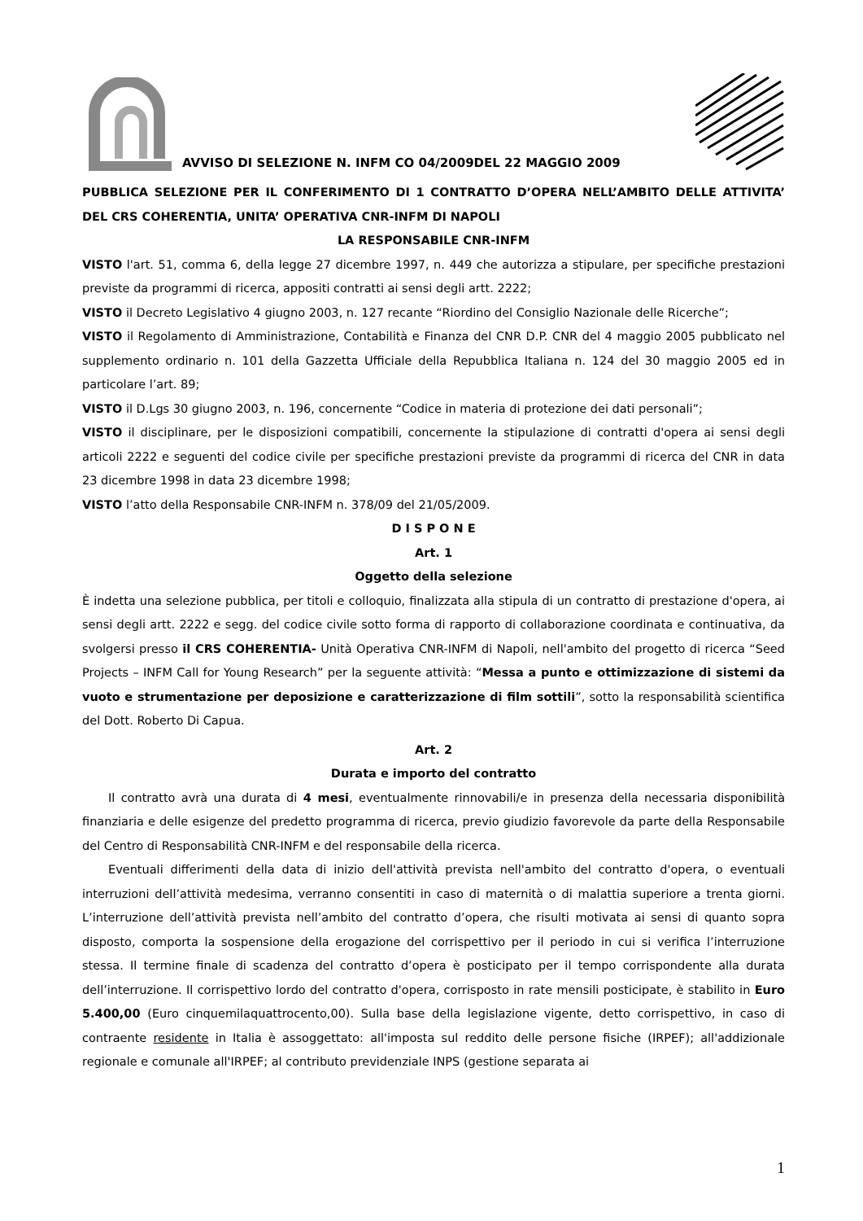AVVISO DI SELEZIONE N. INFM CO 04/2009DEL 22 MAGGIO 2009
PUBBLICA SELEZIONE PER IL CONFERIMENTO DI 1 CONTRATTO D’OPERA NELL’AMBITO DELLE ATTIVITA’ DEL CRS COHERENTIA, UNITA’ OPERATIVA CNR-INFM DI NAPOLI
LA RESPONSABILE CNR-INFM
VISTO l'art. 51, comma 6, della legge 27 dicembre 1997, n. 449 che autorizza a stipulare, per specifiche prestazioni previste da programmi di ricerca, appositi contratti ai sensi degli artt. 2222;
VISTO il Decreto Legislativo 4 giugno 2003, n. 127 recante “Riordino del Consiglio Nazionale delle Ricerche”;
VISTO il Regolamento di Amministrazione, Contabilità e Finanza del CNR D.P. CNR del 4 maggio 2005 pubblicato nel supplemento ordinario n. 101 della Gazzetta Ufficiale della Repubblica Italiana n. 124 del 30 maggio 2005 ed in particolare l’art. 89;
VISTO il D.Lgs 30 giugno 2003, n. 196, concernente “Codice in materia di protezione dei dati personali”;
VISTO il disciplinare, per le disposizioni compatibili, concernente la stipulazione di contratti d'opera ai sensi degli articoli 2222 e seguenti del codice civile per specifiche prestazioni previste da programmi di ricerca del CNR in data 23 dicembre 1998 in data 23 dicembre 1998;
VISTO l’atto della Responsabile CNR-INFM n. 378/09 del 21/05/2009.
D I S P O N E
Art. 1
Oggetto della selezione
È indetta una selezione pubblica, per titoli e colloquio, finalizzata alla stipula di un contratto di prestazione d'opera, ai sensi degli artt. 2222 e segg. del codice civile sotto forma di rapporto di collaborazione coordinata e continuativa, da svolgersi presso il CRS COHERENTIA- Unità Operativa CNR-INFM di Napoli, nell'ambito del progetto di ricerca “Seed Projects – INFM Call for Young Research” per la seguente attività: “Messa a punto e ottimizzazione di sistemi da vuoto e strumentazione per deposizione e caratterizzazione di film sottili”, sotto la responsabilità scientifica del Dott. Roberto Di Capua.
Art. 2
Durata e importo del contratto
Il contratto avrà una durata di 4 mesi, eventualmente rinnovabili/e in presenza della necessaria disponibilità finanziaria e delle esigenze del predetto programma di ricerca, previo giudizio favorevole da parte della Responsabile del Centro di Responsabilità CNR-INFM e del responsabile della ricerca.
Eventuali differimenti della data di inizio dell'attività prevista nell'ambito del contratto d'opera, o eventuali interruzioni dell’attività medesima, verranno consentiti in caso di maternità o di malattia superiore a trenta giorni. L’interruzione dell’attività prevista nell’ambito del contratto d’opera, che risulti motivata ai sensi di quanto sopra disposto, comporta la sospensione della erogazione del corrispettivo per il periodo in cui si verifica l’interruzione stessa. Il termine finale di scadenza del contratto d’opera è posticipato per il tempo corrispondente alla durata dell’interruzione. Il corrispettivo lordo del contratto d'opera, corrisposto in rate mensili posticipate, è stabilito in Euro 5.400,00 (Euro cinquemilaquattrocento,00). Sulla base della legislazione vigente, detto corrispettivo, in caso di contraente residente in Italia è assoggettato: all'imposta sul reddito delle persone fisiche (IRPEF); all'addizionale regionale e comunale all'IRPEF; al contributo previdenziale INPS (gestione separata ai
1